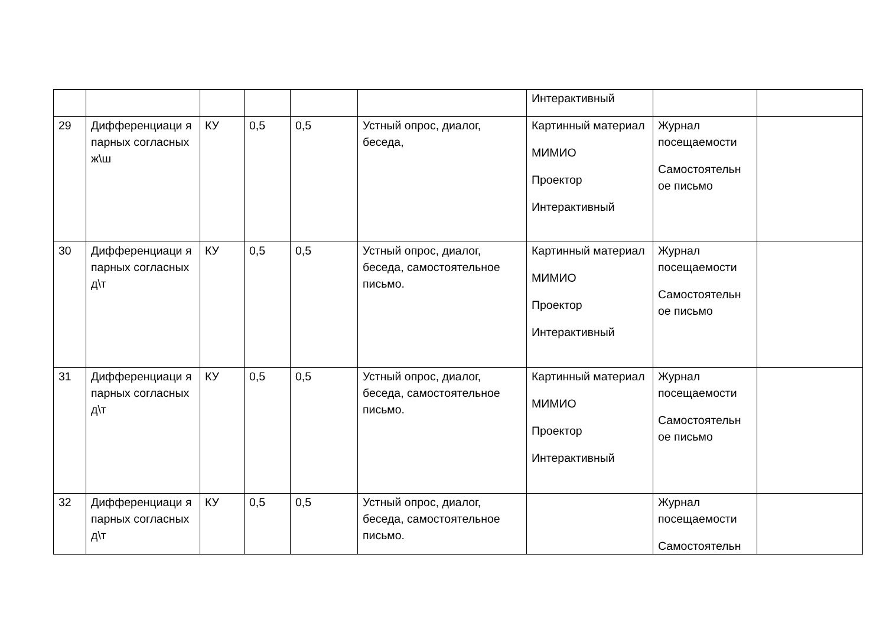| | | | | | | Интерактивный | | |
| 29 | Дифференциаци я парных согласных ж\ш | КУ | 0,5 | 0,5 | Устный опрос, диалог, беседа, | Картинный материал МИМИО Проектор Интерактивный | Журнал посещаемости Самостоятельн ое письмо | |
| 30 | Дифференциаци я парных согласных д\т | КУ | 0,5 | 0,5 | Устный опрос, диалог, беседа, самостоятельное письмо. | Картинный материал МИМИО Проектор Интерактивный | Журнал посещаемости Самостоятельн ое письмо | |
| 31 | Дифференциаци я парных согласных д\т | КУ | 0,5 | 0,5 | Устный опрос, диалог, беседа, самостоятельное письмо. | Картинный материал МИМИО Проектор Интерактивный | Журнал посещаемости Самостоятельн ое письмо | |
| 32 | Дифференциаци я парных согласных д\т | КУ | 0,5 | 0,5 | Устный опрос, диалог, беседа, самостоятельное письмо. | | Журнал посещаемости Самостоятельн | |